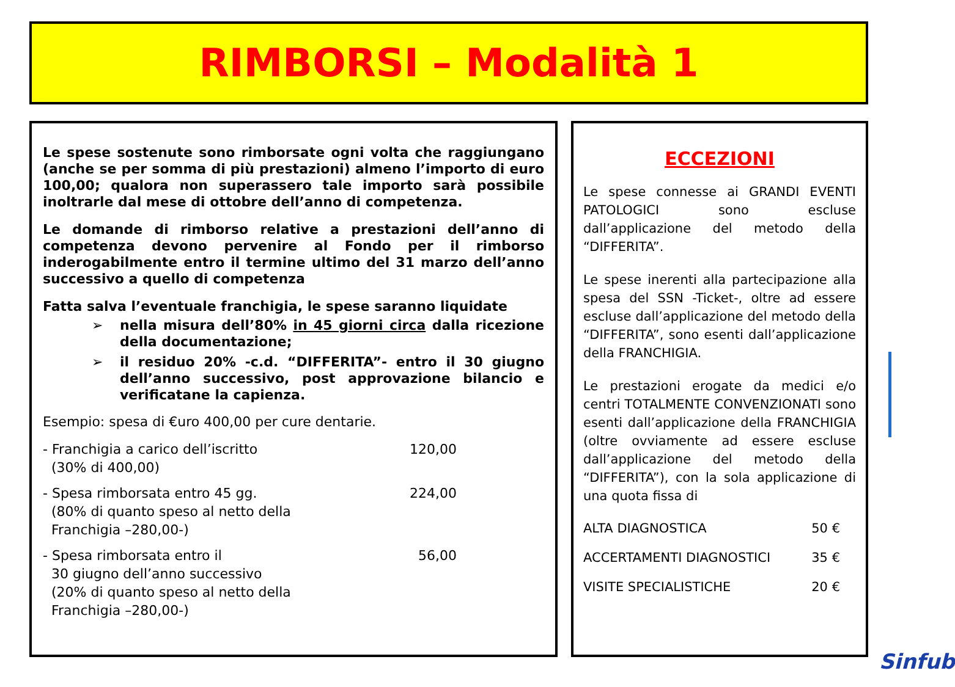RIMBORSI – Modalità 1
Le spese sostenute sono rimborsate ogni volta che raggiungano (anche se per somma di più prestazioni) almeno l’importo di euro 100,00; qualora non superassero tale importo sarà possibile inoltrarle dal mese di ottobre dell’anno di competenza.
Le domande di rimborso relative a prestazioni dell’anno di competenza devono pervenire al Fondo per il rimborso inderogabilmente entro il termine ultimo del 31 marzo dell’anno successivo a quello di competenza
Fatta salva l’eventuale franchigia, le spese saranno liquidate
➢ nella misura dell’80% in 45 giorni circa dalla ricezione della documentazione;
➢ il residuo 20% -c.d. “DIFFERITA”- entro il 30 giugno dell’anno successivo, post approvazione bilancio e verificatane la capienza.
Esempio: spesa di €uro 400,00 per cure dentarie.
- Franchigia a carico dell’iscritto
(30% di 400,00)
120,00
- Spesa rimborsata entro 45 gg.
(80% di quanto speso al netto della
Franchigia –280,00-)
224,00
- Spesa rimborsata entro il
30 giugno dell’anno successivo
(20% di quanto speso al netto della
Franchigia –280,00-)
56,00
ECCEZIONI
Le spese connesse ai GRANDI EVENTI PATOLOGICI sono escluse dall’applicazione del metodo della “DIFFERITA”.
Le spese inerenti alla partecipazione alla spesa del SSN -Ticket-, oltre ad essere escluse dall’applicazione del metodo della “DIFFERITA”, sono esenti dall’applicazione della FRANCHIGIA.
Le prestazioni erogate da medici e/o centri TOTALMENTE CONVENZIONATI sono esenti dall’applicazione della FRANCHIGIA (oltre ovviamente ad essere escluse dall’applicazione del metodo della “DIFFERITA”), con la sola applicazione di una quota fissa di
ALTA DIAGNOSTICA 50 €
ACCERTAMENTI DIAGNOSTICI 35 €
VISITE SPECIALISTICHE 20 €
Sinfub